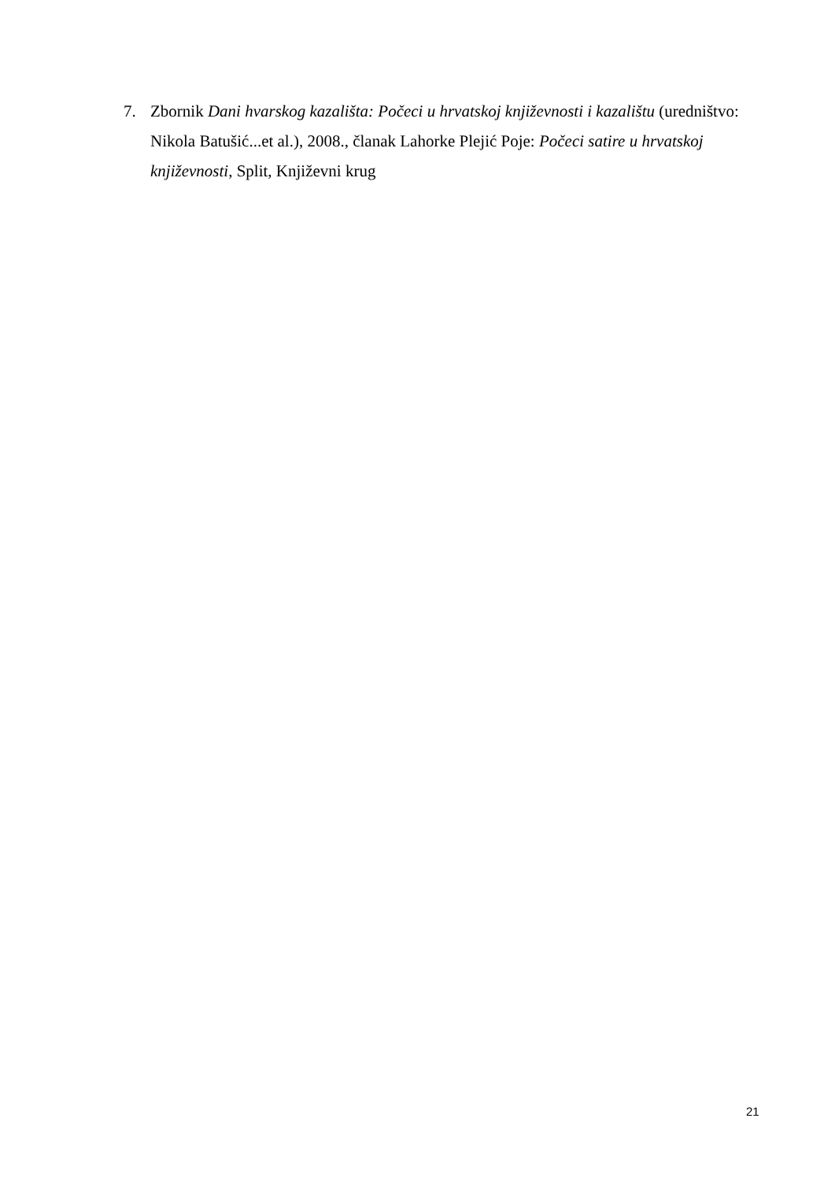7. Zbornik Dani hvarskog kazališta: Počeci u hrvatskoj književnosti i kazalištu (uredništvo: Nikola Batušić...et al.), 2008., članak Lahorke Plejić Poje: Počeci satire u hrvatskoj književnosti, Split, Književni krug
21